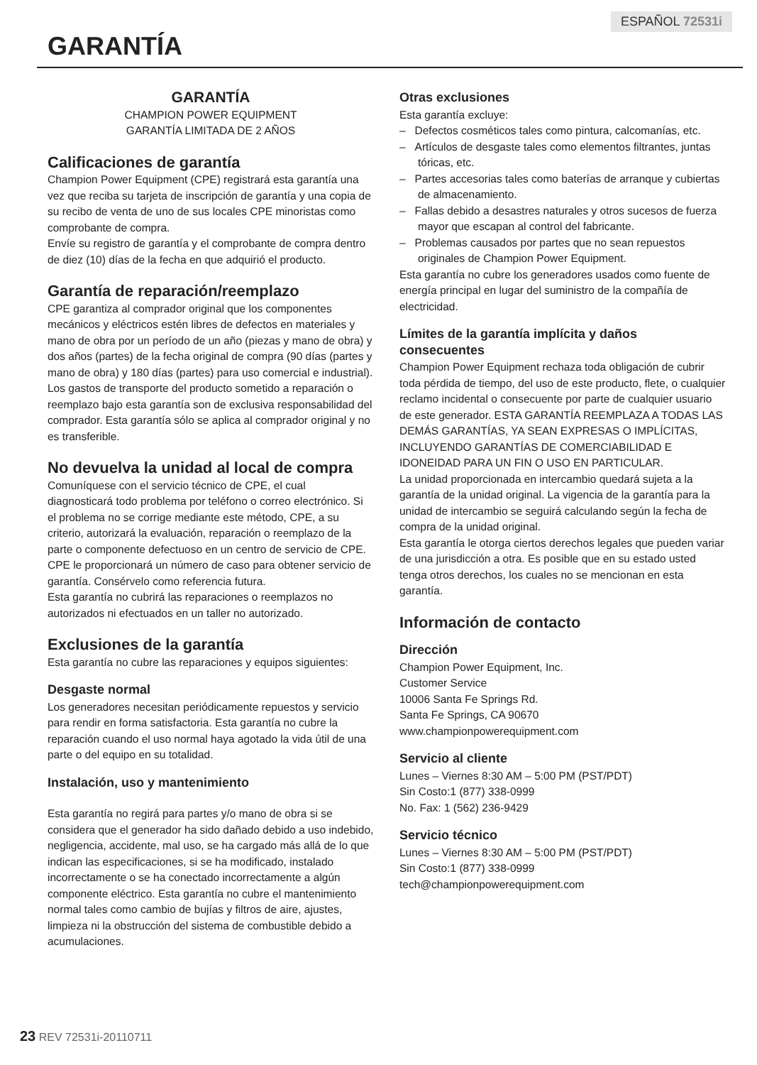ESPAÑOL 72531i
GARANTÍA
GARANTÍA
CHAMPION POWER EQUIPMENT
GARANTÍA LIMITADA DE 2 AÑOS
Calificaciones de garantía
Champion Power Equipment (CPE) registrará esta garantía una vez que reciba su tarjeta de inscripción de garantía y una copia de su recibo de venta de uno de sus locales CPE minoristas como comprobante de compra.
Envíe su registro de garantía y el comprobante de compra dentro de diez (10) días de la fecha en que adquirió el producto.
Garantía de reparación/reemplazo
CPE garantiza al comprador original que los componentes mecánicos y eléctricos estén libres de defectos en materiales y mano de obra por un período de un año (piezas y mano de obra) y dos años (partes) de la fecha original de compra (90 días (partes y mano de obra) y 180 días (partes) para uso comercial e industrial). Los gastos de transporte del producto sometido a reparación o reemplazo bajo esta garantía son de exclusiva responsabilidad del comprador. Esta garantía sólo se aplica al comprador original y no es transferible.
No devuelva la unidad al local de compra
Comuníquese con el servicio técnico de CPE, el cual diagnosticará todo problema por teléfono o correo electrónico. Si el problema no se corrige mediante este método, CPE, a su criterio, autorizará la evaluación, reparación o reemplazo de la parte o componente defectuoso en un centro de servicio de CPE. CPE le proporcionará un número de caso para obtener servicio de garantía. Consérvelo como referencia futura.
Esta garantía no cubrirá las reparaciones o reemplazos no autorizados ni efectuados en un taller no autorizado.
Exclusiones de la garantía
Esta garantía no cubre las reparaciones y equipos siguientes:
Desgaste normal
Los generadores necesitan periódicamente repuestos y servicio para rendir en forma satisfactoria. Esta garantía no cubre la reparación cuando el uso normal haya agotado la vida útil de una parte o del equipo en su totalidad.
Instalación, uso y mantenimiento
Esta garantía no regirá para partes y/o mano de obra si se considera que el generador ha sido dañado debido a uso indebido, negligencia, accidente, mal uso, se ha cargado más allá de lo que indican las especificaciones, si se ha modificado, instalado incorrectamente o se ha conectado incorrectamente a algún componente eléctrico. Esta garantía no cubre el mantenimiento normal tales como cambio de bujías y filtros de aire, ajustes, limpieza ni la obstrucción del sistema de combustible debido a acumulaciones.
Otras exclusiones
Esta garantía excluye:
– Defectos cosméticos tales como pintura, calcomanías, etc.
– Artículos de desgaste tales como elementos filtrantes, juntas tóricas, etc.
– Partes accesorias tales como baterías de arranque y cubiertas de almacenamiento.
– Fallas debido a desastres naturales y otros sucesos de fuerza mayor que escapan al control del fabricante.
– Problemas causados por partes que no sean repuestos originales de Champion Power Equipment.
Esta garantía no cubre los generadores usados como fuente de energía principal en lugar del suministro de la compañía de electricidad.
Límites de la garantía implícita y daños consecuentes
Champion Power Equipment rechaza toda obligación de cubrir toda pérdida de tiempo, del uso de este producto, flete, o cualquier reclamo incidental o consecuente por parte de cualquier usuario de este generador. ESTA GARANTÍA REEMPLAZA A TODAS LAS DEMÁS GARANTÍAS, YA SEAN EXPRESAS O IMPLÍCITAS, INCLUYENDO GARANTÍAS DE COMERCIABILIDAD E IDONEIDAD PARA UN FIN O USO EN PARTICULAR.
La unidad proporcionada en intercambio quedará sujeta a la garantía de la unidad original. La vigencia de la garantía para la unidad de intercambio se seguirá calculando según la fecha de compra de la unidad original.
Esta garantía le otorga ciertos derechos legales que pueden variar de una jurisdicción a otra. Es posible que en su estado usted tenga otros derechos, los cuales no se mencionan en esta garantía.
Información de contacto
Dirección
Champion Power Equipment, Inc.
Customer Service
10006 Santa Fe Springs Rd.
Santa Fe Springs, CA 90670
www.championpowerequipment.com
Servicio al cliente
Lunes – Viernes 8:30 AM – 5:00 PM (PST/PDT)
Sin Costo:1 (877) 338-0999
No. Fax: 1 (562) 236-9429
Servicio técnico
Lunes – Viernes 8:30 AM – 5:00 PM (PST/PDT)
Sin Costo:1 (877) 338-0999
tech@championpowerequipment.com
23 REV 72531i-20110711